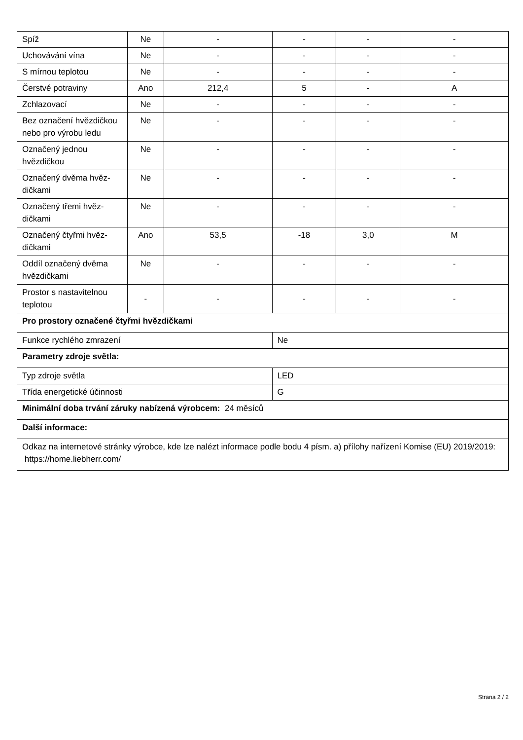| Spíž | Ne | - | - | - | - |
| Uchovávání vína | Ne | - | - | - | - |
| S mírnou teplotou | Ne | - | - | - | - |
| Čerstvé potraviny | Ano | 212,4 | 5 | - | A |
| Zchlazovací | Ne | - | - | - | - |
| Bez označení hvězdič­kou nebo pro výrobu ledu | Ne | - | - | - | - |
| Označený jednou hvězdičkou | Ne | - | - | - | - |
| Označený dvěma hvěz­dičkami | Ne | - | - | - | - |
| Označený třemi hvěz­dičkami | Ne | - | - | - | - |
| Označený čtyřmi hvěz­dičkami | Ano | 53,5 | -18 | 3,0 | M |
| Oddíl označený dvěma hvězdičkami | Ne | - | - | - | - |
| Prostor s nastavitelnou teplotou | - | - | - | - | - |
| Pro prostory označené čtyřmi hvězdičkami | | | | | |
| Funkce rychlého zmrazení | | | Ne | | |
| Parametry zdroje světla: | | | | | |
| Typ zdroje světla | | | LED | | |
| Třída energetické účinnosti | | | G | | |
| Minimální doba trvání záruky nabízená výrobcem: 24 měsíců | | | | | |
| Další informace: | | | | | |
| Odkaz na internetové stránky výrobce, kde lze nalézt informace podle bodu 4 písm. a) přílohy nařízení Komise (EU) 2019/2019: https://home.liebherr.com/ | | | | | |
Strana 2 / 2